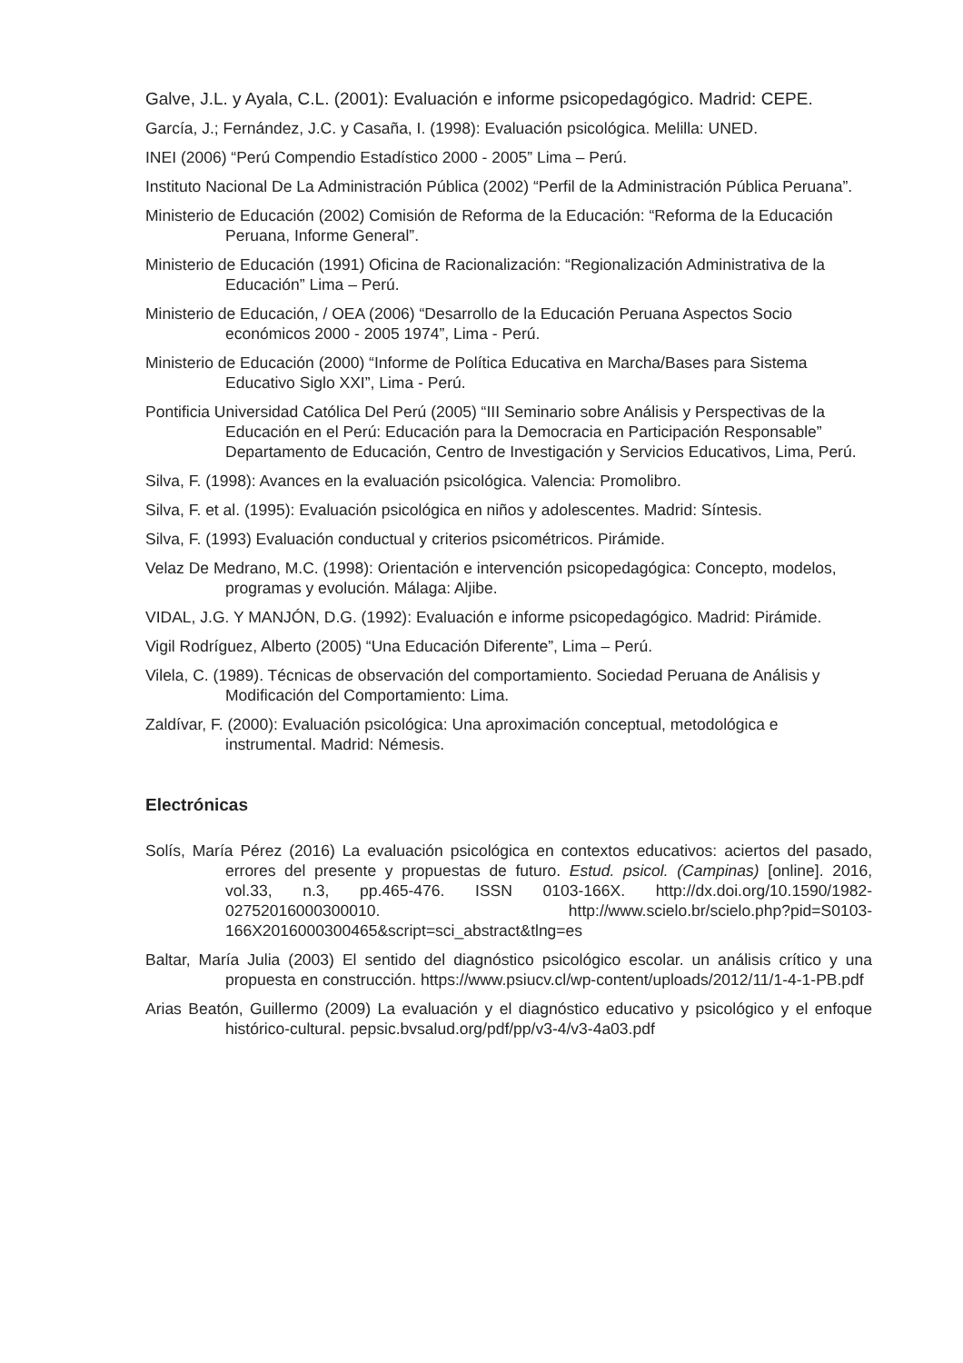Galve, J.L. y Ayala, C.L. (2001): Evaluación e informe psicopedagógico. Madrid: CEPE.
García, J.; Fernández, J.C. y Casaña, I. (1998): Evaluación psicológica. Melilla: UNED.
INEI (2006) “Perú Compendio Estadístico 2000 - 2005” Lima – Perú.
Instituto Nacional De La Administración Pública (2002) “Perfil de la Administración Pública Peruana”.
Ministerio de Educación (2002) Comisión de Reforma de la Educación: “Reforma de la Educación Peruana, Informe General”.
Ministerio de Educación (1991) Oficina de Racionalización: “Regionalización Administrativa de la Educación” Lima – Perú.
Ministerio de Educación, / OEA (2006) “Desarrollo de la Educación Peruana Aspectos Socio económicos 2000 - 2005 1974”, Lima - Perú.
Ministerio de Educación (2000) “Informe de Política Educativa en Marcha/Bases para Sistema Educativo Siglo XXI”, Lima - Perú.
Pontificia Universidad Católica Del Perú (2005) “III Seminario sobre Análisis y Perspectivas de la Educación en el Perú: Educación para la Democracia en Participación Responsable” Departamento de Educación, Centro de Investigación y Servicios Educativos, Lima, Perú.
Silva, F. (1998): Avances en la evaluación psicológica. Valencia: Promolibro.
Silva, F. et al. (1995): Evaluación psicológica en niños y adolescentes. Madrid: Síntesis.
Silva, F. (1993) Evaluación conductual y criterios psicométricos. Pirámide.
Velaz De Medrano, M.C. (1998): Orientación e intervención psicopedagógica: Concepto, modelos, programas y evolución. Málaga: Aljibe.
VIDAL, J.G. Y MANJÓN, D.G. (1992): Evaluación e informe psicopedagógico. Madrid: Pirámide.
Vigil Rodríguez, Alberto (2005) “Una Educación Diferente”, Lima – Perú.
Vilela, C. (1989). Técnicas de observación del comportamiento. Sociedad Peruana de Análisis y Modificación del Comportamiento: Lima.
Zaldívar, F. (2000): Evaluación psicológica: Una aproximación conceptual, metodológica e instrumental. Madrid: Némesis.
Electrónicas
Solís, María Pérez (2016) La evaluación psicológica en contextos educativos: aciertos del pasado, errores del presente y propuestas de futuro. Estud. psicol. (Campinas) [online]. 2016, vol.33, n.3, pp.465-476. ISSN 0103-166X. http://dx.doi.org/10.1590/1982-02752016000300010. http://www.scielo.br/scielo.php?pid=S0103-166X2016000300465&script=sci_abstract&tlng=es
Baltar, María Julia (2003) El sentido del diagnóstico psicológico escolar. un análisis crítico y una propuesta en construcción. https://www.psiucv.cl/wp-content/uploads/2012/11/1-4-1-PB.pdf
Arias Beatón, Guillermo (2009) La evaluación y el diagnóstico educativo y psicológico y el enfoque histórico-cultural. pepsic.bvsalud.org/pdf/pp/v3-4/v3-4a03.pdf